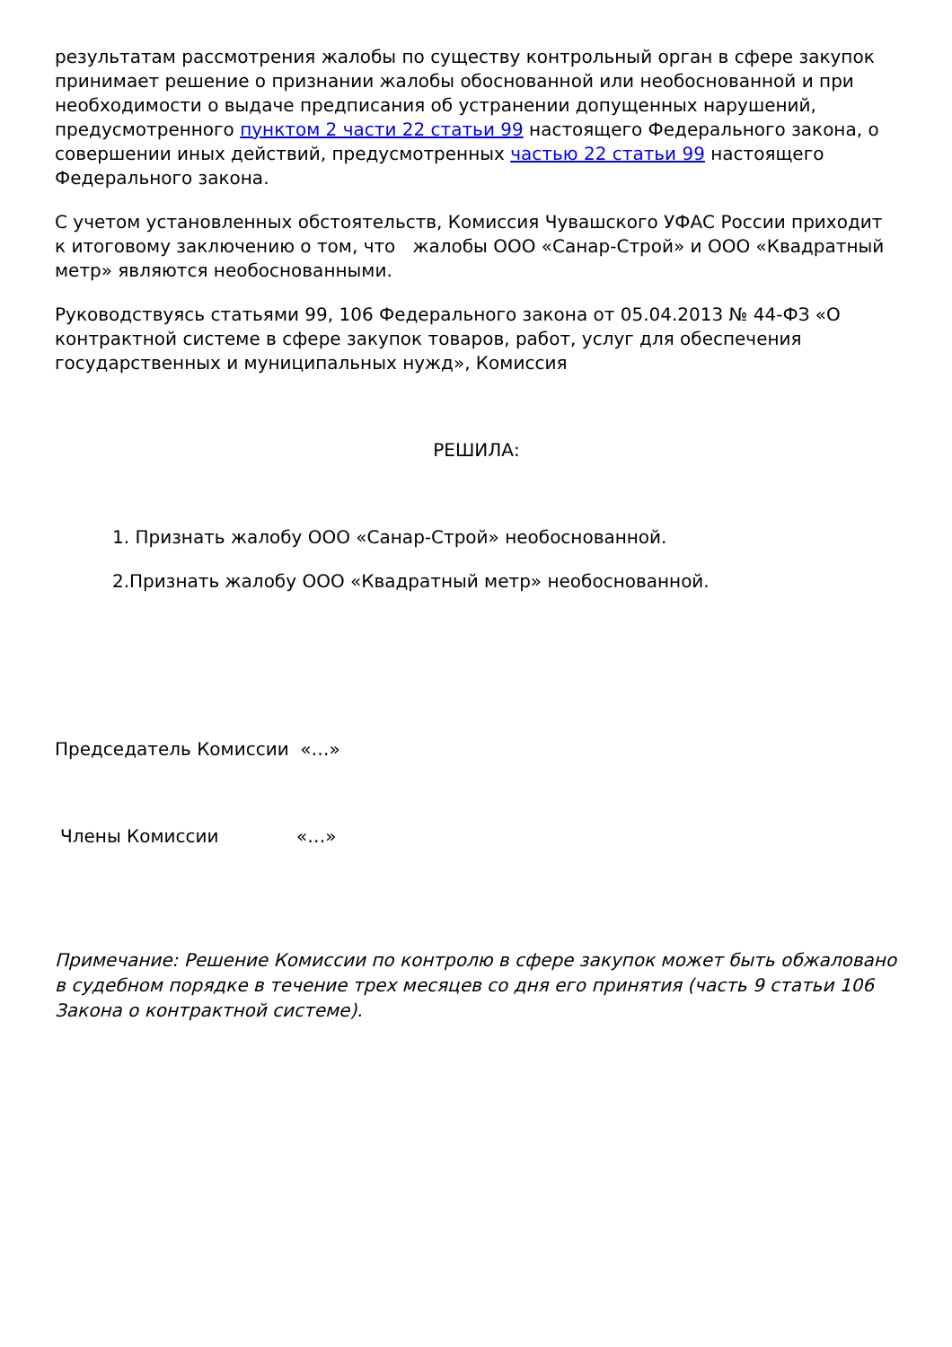результатам рассмотрения жалобы по существу контрольный орган в сфере закупок принимает решение о признании жалобы обоснованной или необоснованной и при необходимости о выдаче предписания об устранении допущенных нарушений, предусмотренного пунктом 2 части 22 статьи 99 настоящего Федерального закона, о совершении иных действий, предусмотренных частью 22 статьи 99 настоящего Федерального закона.
С учетом установленных обстоятельств, Комиссия Чувашского УФАС России приходит к итоговому заключению о том, что жалобы ООО «Санар-Строй» и ООО «Квадратный метр» являются необоснованными.
Руководствуясь статьями 99, 106 Федерального закона от 05.04.2013 № 44-ФЗ «О контрактной системе в сфере закупок товаров, работ, услуг для обеспечения государственных и муниципальных нужд», Комиссия
РЕШИЛА:
1. Признать жалобу ООО «Санар-Строй» необоснованной.
2.Признать жалобу ООО «Квадратный метр» необоснованной.
Председатель Комиссии «…»
Члены Комиссии «…»
Примечание: Решение Комиссии по контролю в сфере закупок может быть обжаловано в судебном порядке в течение трех месяцев со дня его принятия (часть 9 статьи 106 Закона о контрактной системе).